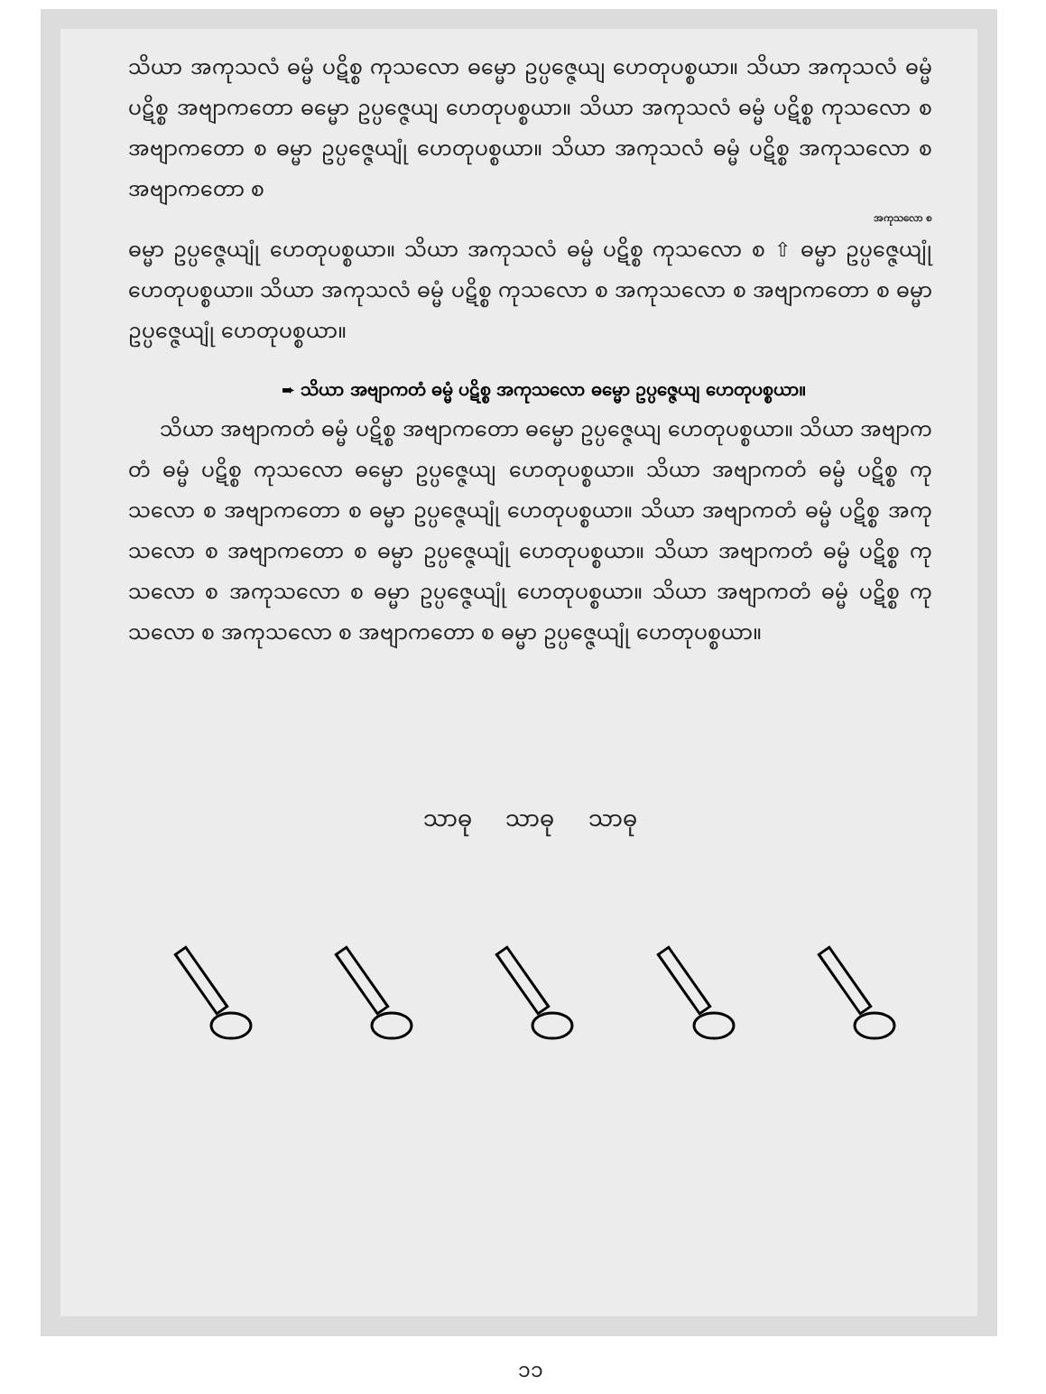သိယာ အကုသလံ ဓမ္မံ ပဋိစ္စ ကုသလော ဓမ္မော ဥပ္ပဇ္ဇေယျ ဟေတုပစ္စယာ။ သိယာ အကုသလံ ဓမ္မံ ပဋိစ္စ အဗျာကတော ဓမ္မော ဥပ္ပဇ္ဇေယျ ဟေတုပစ္စယာ။ သိယာ အကုသလံ ဓမ္မံ ပဋိစ္စ ကုသလော စ အဗျာကတော စ ဓမ္မာ ဥပ္ပဇ္ဇေယျုံ ဟေတုပစ္စယာ။ သိယာ အကုသလံ ဓမ္မံ ပဋိစ္စ အကုသလော စ အဗျာကတော စ
အကုသလော စ
ဓမ္မာ ဥပ္ပဇ္ဇေယျုံ ဟေတုပစ္စယာ။ သိယာ အကုသလံ ဓမ္မံ ပဋိစ္စ ကုသလော စ ⇧ ဓမ္မာ ဥပ္ပဇ္ဇေယျုံ ဟေတုပစ္စယာ။ သိယာ အကုသလံ ဓမ္မံ ပဋိစ္စ ကုသလော စ အကုသလော စ အဗျာကတော စ ဓမ္မာ ဥပ္ပဇ္ဇေယျုံ ဟေတုပစ္စယာ။
➨ သိယာ အဗျာကတံ ဓမ္မံ ပဋိစ္စ အကုသလော ဓမ္မော ဥပ္ပဇ္ဇေယျ ဟေတုပစ္စယာ။
သိယာ အဗျာကတံ ဓမ္မံ ပဋိစ္စ အဗျာကတော ဓမ္မော ဥပ္ပဇ္ဇေယျ ဟေတုပစ္စယာ။ သိယာ အဗျာကတံ ဓမ္မံ ပဋိစ္စ ကုသလော ဓမ္မော ဥပ္ပဇ္ဇေယျ ဟေတုပစ္စယာ။ သိယာ အဗျာကတံ ဓမ္မံ ပဋိစ္စ ကုသလော စ အဗျာကတော စ ဓမ္မာ ဥပ္ပဇ္ဇေယျုံ ဟေတုပစ္စယာ။ သိယာ အဗျာကတံ ဓမ္မံ ပဋိစ္စ အကုသလော စ အဗျာကတော စ ဓမ္မာ ဥပ္ပဇ္ဇေယျုံ ဟေတုပစ္စယာ။ သိယာ အဗျာကတံ ဓမ္မံ ပဋိစ္စ ကုသလော စ အကုသလော စ ဓမ္မာ ဥပ္ပဇ္ဇေယျုံ ဟေတုပစ္စယာ။ သိယာ အဗျာကတံ ဓမ္မံ ပဋိစ္စ ကုသလော စ အကုသလော စ အဗျာကတော စ ဓမ္မာ ဥပ္ပဇ္ဇေယျုံ ဟေတုပစ္စယာ။
သာဓု သာဓု သာဓု
၁၁